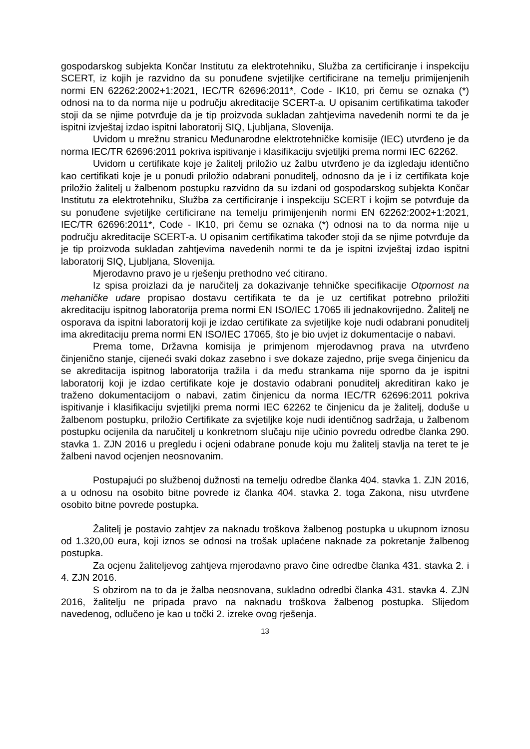gospodarskog subjekta Končar Institutu za elektrotehniku, Služba za certificiranje i inspekciju SCERT, iz kojih je razvidno da su ponuđene svjetiljke certificirane na temelju primijenjenih normi EN 62262:2002+1:2021, IEC/TR 62696:2011*, Code - IK10, pri čemu se oznaka (*) odnosi na to da norma nije u području akreditacije SCERT-a. U opisanim certifikatima također stoji da se njime potvrđuje da je tip proizvoda sukladan zahtjevima navedenih normi te da je ispitni izvještaj izdao ispitni laboratorij SIQ, Ljubljana, Slovenija.
Uvidom u mrežnu stranicu Međunarodne elektrotehničke komisije (IEC) utvrđeno je da norma IEC/TR 62696:2011 pokriva ispitivanje i klasifikaciju svjetiljki prema normi IEC 62262.
Uvidom u certifikate koje je žalitelj priložio uz žalbu utvrđeno je da izgledaju identično kao certifikati koje je u ponudi priložio odabrani ponuditelj, odnosno da je i iz certifikata koje priložio žalitelj u žalbenom postupku razvidno da su izdani od gospodarskog subjekta Končar Institutu za elektrotehniku, Služba za certificiranje i inspekciju SCERT i kojim se potvrđuje da su ponuđene svjetiljke certificirane na temelju primijenjenih normi EN 62262:2002+1:2021, IEC/TR 62696:2011*, Code - IK10, pri čemu se oznaka (*) odnosi na to da norma nije u području akreditacije SCERT-a. U opisanim certifikatima također stoji da se njime potvrđuje da je tip proizvoda sukladan zahtjevima navedenih normi te da je ispitni izvještaj izdao ispitni laboratorij SIQ, Ljubljana, Slovenija.
Mjerodavno pravo je u rješenju prethodno već citirano.
Iz spisa proizlazi da je naručitelj za dokazivanje tehničke specifikacije Otpornost na mehaničke udare propisao dostavu certifikata te da je uz certifikat potrebno priložiti akreditaciju ispitnog laboratorija prema normi EN ISO/IEC 17065 ili jednakovrijedno. Žalitelj ne osporava da ispitni laboratorij koji je izdao certifikate za svjetiljke koje nudi odabrani ponuditelj ima akreditaciju prema normi EN ISO/IEC 17065, što je bio uvjet iz dokumentacije o nabavi.
Prema tome, Državna komisija je primjenom mjerodavnog prava na utvrđeno činjenično stanje, cijeneći svaki dokaz zasebno i sve dokaze zajedno, prije svega činjenicu da se akreditacija ispitnog laboratorija tražila i da među strankama nije sporno da je ispitni laboratorij koji je izdao certifikate koje je dostavio odabrani ponuditelj akreditiran kako je traženo dokumentacijom o nabavi, zatim činjenicu da norma IEC/TR 62696:2011 pokriva ispitivanje i klasifikaciju svjetiljki prema normi IEC 62262 te činjenicu da je žalitelj, doduše u žalbenom postupku, priložio Certifikate za svjetiljke koje nudi identičnog sadržaja, u žalbenom postupku ocijenila da naručitelj u konkretnom slučaju nije učinio povredu odredbe članka 290. stavka 1. ZJN 2016 u pregledu i ocjeni odabrane ponude koju mu žalitelj stavlja na teret te je žalbeni navod ocjenjen neosnovanim.
Postupajući po službenoj dužnosti na temelju odredbe članka 404. stavka 1. ZJN 2016, a u odnosu na osobito bitne povrede iz članka 404. stavka 2. toga Zakona, nisu utvrđene osobito bitne povrede postupka.
Žalitelj je postavio zahtjev za naknadu troškova žalbenog postupka u ukupnom iznosu od 1.320,00 eura, koji iznos se odnosi na trošak uplaćene naknade za pokretanje žalbenog postupka.
Za ocjenu žaliteljevog zahtjeva mjerodavno pravo čine odredbe članka 431. stavka 2. i 4. ZJN 2016.
S obzirom na to da je žalba neosnovana, sukladno odredbi članka 431. stavka 4. ZJN 2016, žalitelju ne pripada pravo na naknadu troškova žalbenog postupka. Slijedom navedenog, odlučeno je kao u točki 2. izreke ovog rješenja.
13